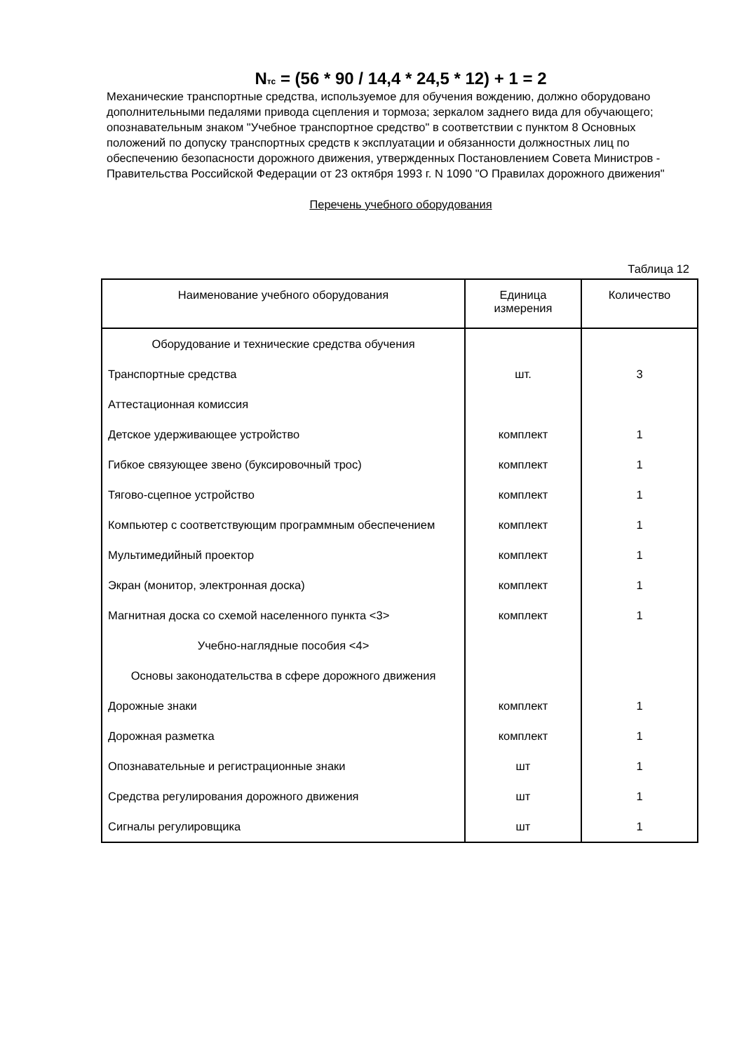N<sub>тс</sub> = (56 * 90 / 14,4 * 24,5 * 12) + 1 = 2
Механические транспортные средства, используемое для обучения вождению, должно оборудовано дополнительными педалями привода сцепления и тормоза; зеркалом заднего вида для обучающего; опознавательным знаком "Учебное транспортное средство" в соответствии с пунктом 8 Основных положений по допуску транспортных средств к эксплуатации и обязанности должностных лиц по обеспечению безопасности дорожного движения, утвержденных Постановлением Совета Министров - Правительства Российской Федерации от 23 октября 1993 г. N 1090 "О Правилах дорожного движения"
Перечень учебного оборудования
Таблица 12
| Наименование учебного оборудования | Единица измерения | Количество |
| --- | --- | --- |
| Оборудование и технические средства обучения | | |
| Транспортные средства | шт. | 3 |
| Аттестационная комиссия | | |
| Детское удерживающее устройство | комплект | 1 |
| Гибкое связующее звено (буксировочный трос) | комплект | 1 |
| Тягово-сцепное устройство | комплект | 1 |
| Компьютер с соответствующим программным обеспечением | комплект | 1 |
| Мультимедийный проектор | комплект | 1 |
| Экран (монитор, электронная доска) | комплект | 1 |
| Магнитная доска со схемой населенного пункта <3> | комплект | 1 |
| Учебно-наглядные пособия <4> | | |
| Основы законодательства в сфере дорожного движения | | |
| Дорожные знаки | комплект | 1 |
| Дорожная разметка | комплект | 1 |
| Опознавательные и регистрационные знаки | шт | 1 |
| Средства регулирования дорожного движения | шт | 1 |
| Сигналы регулировщика | шт | 1 |